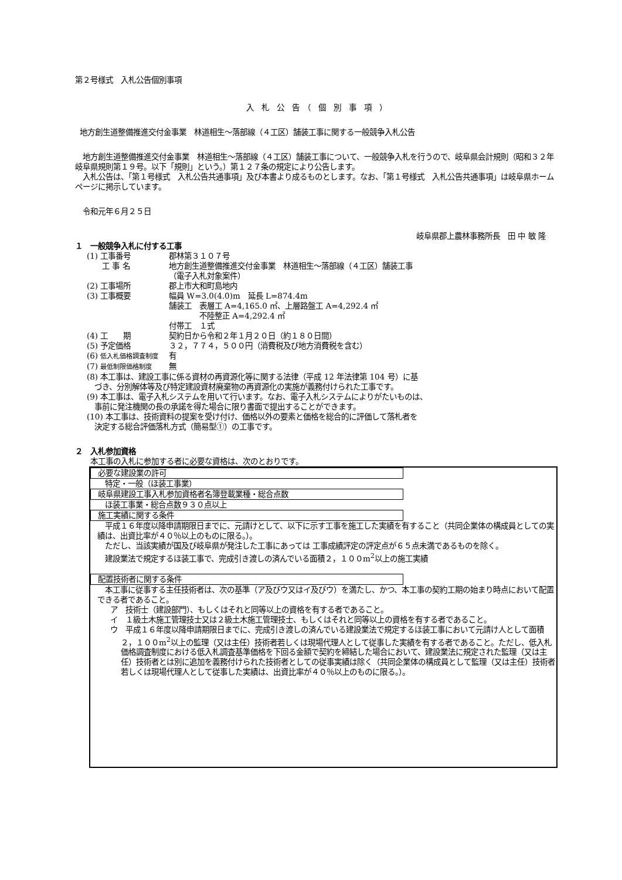第２号様式　入札公告個別事項
入　札　公　告　（　個　別　事　項　）
地方創生道整備推進交付金事業　林道相生～落部線（４工区）舗装工事に関する一般競争入札公告
　地方創生道整備推進交付金事業　林道相生～落部線（４工区）舗装工事について、一般競争入札を行うので、岐阜県会計規則（昭和３２年岐阜県規則第１９号。以下「規則」という。）第１２７条の規定により公告します。
　入札公告は、「第１号様式　入札公告共通事項」及び本書より成るものとします。なお、「第１号様式　入札公告共通事項」は岐阜県ホームページに掲示しています。
　令和元年６月２５日
岐阜県郡上農林事務所長　田 中 敏 隆
１　一般競争入札に付する工事
(1) 工事番号 郡林第３１０７号
　　工 事 名 地方創生道整備推進交付金事業　林道相生～落部線（４工区）舗装工事
（電子入札対象案件）
(2) 工事場所 郡上市大和町島地内
(3) 工事概要 幅員 W=3.0(4.0)m　延長 L=874.4m
舗装工　表層工 A=4,165.0 ㎡、上層路盤工 A=4,292.4 ㎡
　　　　不陸整正 A=4,292.4 ㎡
付帯工　１式
(4) 工　　期 契約日から令和２年１月２０日（約１８０日間）
(5) 予定価格 ３２，７７４，５００円（消費税及び地方消費税を含む）
(6) 低入札価格調査制度 有
(7) 最低制限価格制度 無
(8) 本工事は、建設工事に係る資材の再資源化等に関する法律（平成 12 年法律第 104 号）に基
　づき、分別解体等及び特定建設資材廃棄物の再資源化の実施が義務付けられた工事です。
(9) 本工事は、電子入札システムを用いて行います。なお、電子入札システムによりがたいものは、
　事前に発注機関の長の承諾を得た場合に限り書面で提出することができます。
(10) 本工事は、技術資料の提案を受け付け、価格以外の要素と価格を総合的に評価して落札者を
　決定する総合評価落札方式（簡易型①）の工事です。
２　入札参加資格
　　本工事の入札に参加する者に必要な資格は、次のとおりです。
必要な建設業の許可
　特定・一般（ほ装工事業）
岐阜県建設工事入札参加資格者名簿登載業種・総合点数
　ほ装工事業・総合点数９３０点以上
施工実績に関する条件
　平成１６年度以降申請期限日までに、元請けとして、以下に示す工事を施工した実績を有すること（共同企業体の構成員としての実績は、出資比率が４０％以上のものに限る。）。
　ただし、当該実績が国及び岐阜県が発注した工事にあっては 工事成績評定の評定点が６５点未満であるものを除く。
　建設業法で規定するほ装工事で、完成引き渡しの済んでいる面積２，１００m<sup>2</sup>以上の施工実績
配置技術者に関する条件
　本工事に従事する主任技術者は、次の基準（ア及びウ又はイ及びウ）を満たし、かつ、本工事の契約工期の始まり時点において配置できる者であること。
ア　技術士（建設部門）、もしくはそれと同等以上の資格を有する者であること。
イ　１級土木施工管理技士又は２級土木施工管理技士、もしくはそれと同等以上の資格を有する者であること。
ウ　平成１６年度以降申請期限日までに、完成引き渡しの済んでいる建設業法で規定するほ装工事において元請け人として面積２，１００m<sup>2</sup>以上の監理（又は主任）技術者若しくは現場代理人として従事した実績を有する者であること。ただし、低入札価格調査制度における低入札調査基準価格を下回る金額で契約を締結した場合において、建設業法に規定された監理（又は主任）技術者とは別に追加を義務付けられた技術者としての従事実績は除く（共同企業体の構成員として監理（又は主任）技術者若しくは現場代理人として従事した実績は、出資比率が４０％以上のものに限る。）。